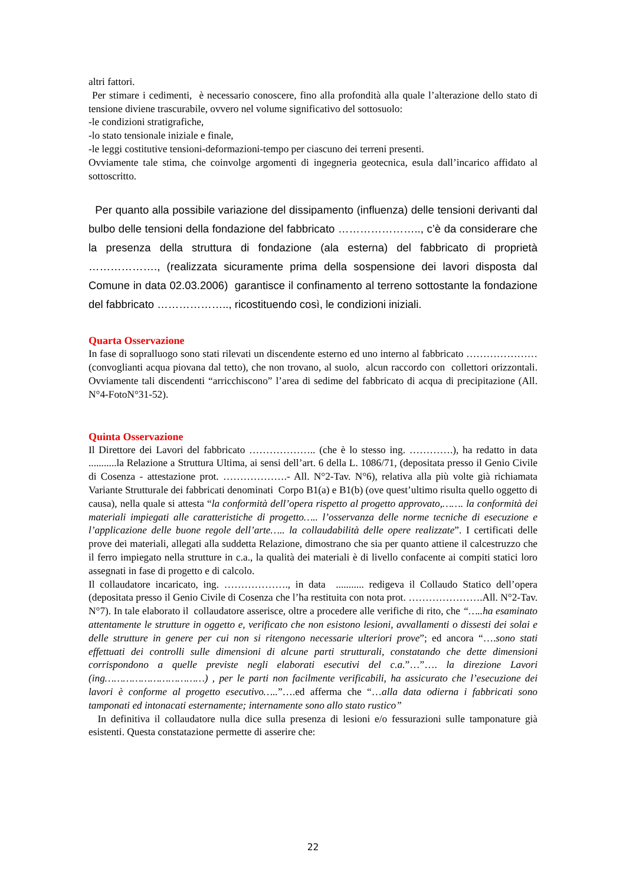altri fattori.
Per stimare i cedimenti, è necessario conoscere, fino alla profondità alla quale l’alterazione dello stato di tensione diviene trascurabile, ovvero nel volume significativo del sottosuolo:
-le condizioni stratigrafiche,
-lo stato tensionale iniziale e finale,
-le leggi costitutive tensioni-deformazioni-tempo per ciascuno dei terreni presenti.
Ovviamente tale stima, che coinvolge argomenti di ingegneria geotecnica, esula dall’incarico affidato al sottoscritto.
Per quanto alla possibile variazione del dissipamento (influenza) delle tensioni derivanti dal bulbo delle tensioni della fondazione del fabbricato ………………….., c’è da considerare che la presenza della struttura di fondazione (ala esterna) del fabbricato di proprietà ………………., (realizzata sicuramente prima della sospensione dei lavori disposta dal Comune in data 02.03.2006) garantisce il confinamento al terreno sottostante la fondazione del fabbricato ……………….., ricostituendo così, le condizioni iniziali.
Quarta Osservazione
In fase di sopralluogo sono stati rilevati un discendente esterno ed uno interno al fabbricato …………………(convoglianti acqua piovana dal tetto), che non trovano, al suolo, alcun raccordo con collettori orizzontali. Ovviamente tali discendenti “arricchiscono” l’area di sedime del fabbricato di acqua di precipitazione (All. N°4-FotoN°31-52).
Quinta Osservazione
Il Direttore dei Lavori del fabbricato ……………….. (che è lo stesso ing. ………….), ha redatto in data ...........la Relazione a Struttura Ultima, ai sensi dell’art. 6 della L. 1086/71, (depositata presso il Genio Civile di Cosenza - attestazione prot. ……………….- All. N°2-Tav. N°6), relativa alla più volte già richiamata Variante Strutturale dei fabbricati denominati Corpo B1(a) e B1(b) (ove quest’ultimo risulta quello oggetto di causa), nella quale si attesta “la conformità dell’opera rispetto al progetto approvato,……. la conformità dei materiali impiegati alle caratteristiche di progetto….. l’osservanza delle norme tecniche di esecuzione e l’applicazione delle buone regole dell’arte….. la collaudabilità delle opere realizzate”. I certificati delle prove dei materiali, allegati alla suddetta Relazione, dimostrano che sia per quanto attiene il calcestruzzo che il ferro impiegato nella strutture in c.a., la qualità dei materiali è di livello confacente ai compiti statici loro assegnati in fase di progetto e di calcolo.
Il collaudatore incaricato, ing. ………………., in data ........... redigeva il Collaudo Statico dell’opera (depositata presso il Genio Civile di Cosenza che l’ha restituita con nota prot. ………………….All. N°2-Tav. N°7). In tale elaborato il collaudatore asserisce, oltre a procedere alle verifiche di rito, che “…..ha esaminato attentamente le strutture in oggetto e, verificato che non esistono lesioni, avvallamenti o dissesti dei solai e delle strutture in genere per cui non si ritengono necessarie ulteriori prove”; ed ancora “….sono stati effettuati dei controlli sulle dimensioni di alcune parti strutturali, constatando che dette dimensioni corrispondono a quelle previste negli elaborati esecutivi del c.a.”…”…. la direzione Lavori (ing……………………………) , per le parti non facilmente verificabili, ha assicurato che l’esecuzione dei lavori è conforme al progetto esecutivo…..”….ed afferma che “…alla data odierna i fabbricati sono tamponati ed intonacati esternamente; internamente sono allo stato rustico”
In definitiva il collaudatore nulla dice sulla presenza di lesioni e/o fessurazioni sulle tamponature già esistenti. Questa constatazione permette di asserire che:
22